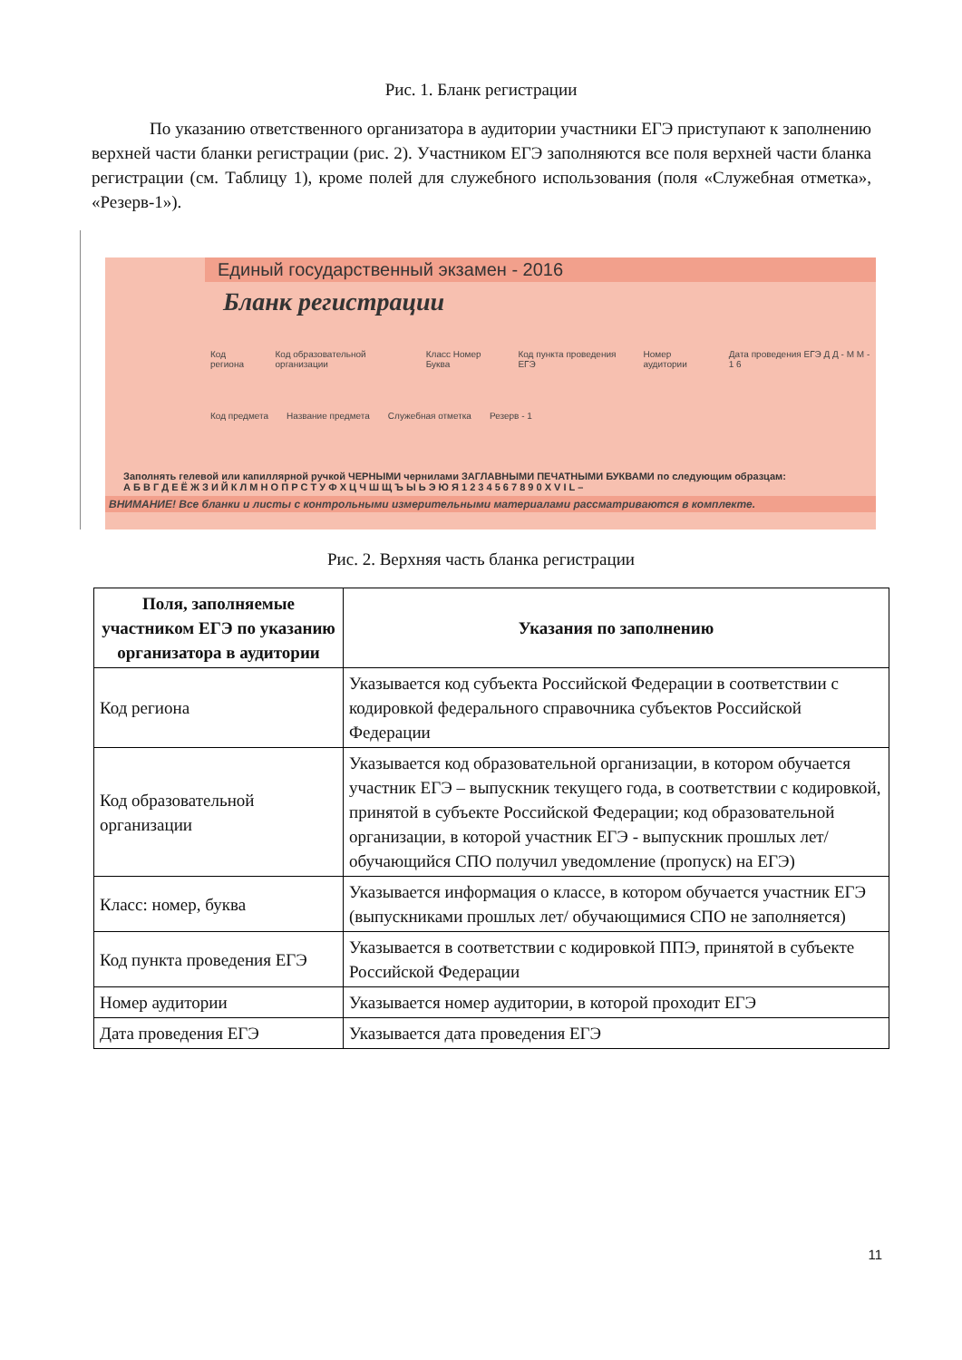Рис. 1. Бланк регистрации
По указанию ответственного организатора в аудитории участники ЕГЭ приступают к заполнению верхней части бланки регистрации (рис. 2). Участником ЕГЭ заполняются все поля верхней части бланка регистрации (см. Таблицу 1), кроме полей для служебного использования (поля «Служебная отметка», «Резерв-1»).
Единый государственный экзамен - 2016
Бланк регистрации
Код региона Код образовательной организации Класс Номер Буква Код пункта проведения ЕГЭ Номер аудитории Дата проведения ЕГЭ Д Д - М М - 1 6
Код предмета Название предмета Служебная отметка Резерв - 1
Заполнять гелевой или капиллярной ручкой ЧЕРНЫМИ чернилами ЗАГЛАВНЫМИ ПЕЧАТНЫМИ БУКВАМИ по следующим образцам:
А Б В Г Д Е Ё Ж З И Й К Л М Н О П Р С Т У Ф Х Ц Ч Ш Щ Ъ Ы Ь Э Ю Я 1 2 3 4 5 6 7 8 9 0 X V I L –
ВНИМАНИЕ! Все бланки и листы с контрольными измерительными материалами рассматриваются в комплекте.
Рис. 2. Верхняя часть бланка регистрации
| Поля, заполняемые участником ЕГЭ по указанию организатора в аудитории | Указания по заполнению |
| --- | --- |
| Код региона | Указывается код субъекта Российской Федерации в соответствии с кодировкой федерального справочника субъектов Российской Федерации |
| Код образовательной организации | Указывается код образовательной организации, в котором обучается участник ЕГЭ – выпускник текущего года, в соответствии с кодировкой, принятой в субъекте Российской Федерации; код образовательной организации, в которой участник ЕГЭ - выпускник прошлых лет/обучающийся СПО получил уведомление (пропуск) на ЕГЭ) |
| Класс: номер, буква | Указывается информация о классе, в котором обучается участник ЕГЭ (выпускниками прошлых лет/ обучающимися СПО не заполняется) |
| Код пункта проведения ЕГЭ | Указывается в соответствии с кодировкой ППЭ, принятой в субъекте Российской Федерации |
| Номер аудитории | Указывается номер аудитории, в которой проходит ЕГЭ |
| Дата проведения ЕГЭ | Указывается дата проведения ЕГЭ |
11